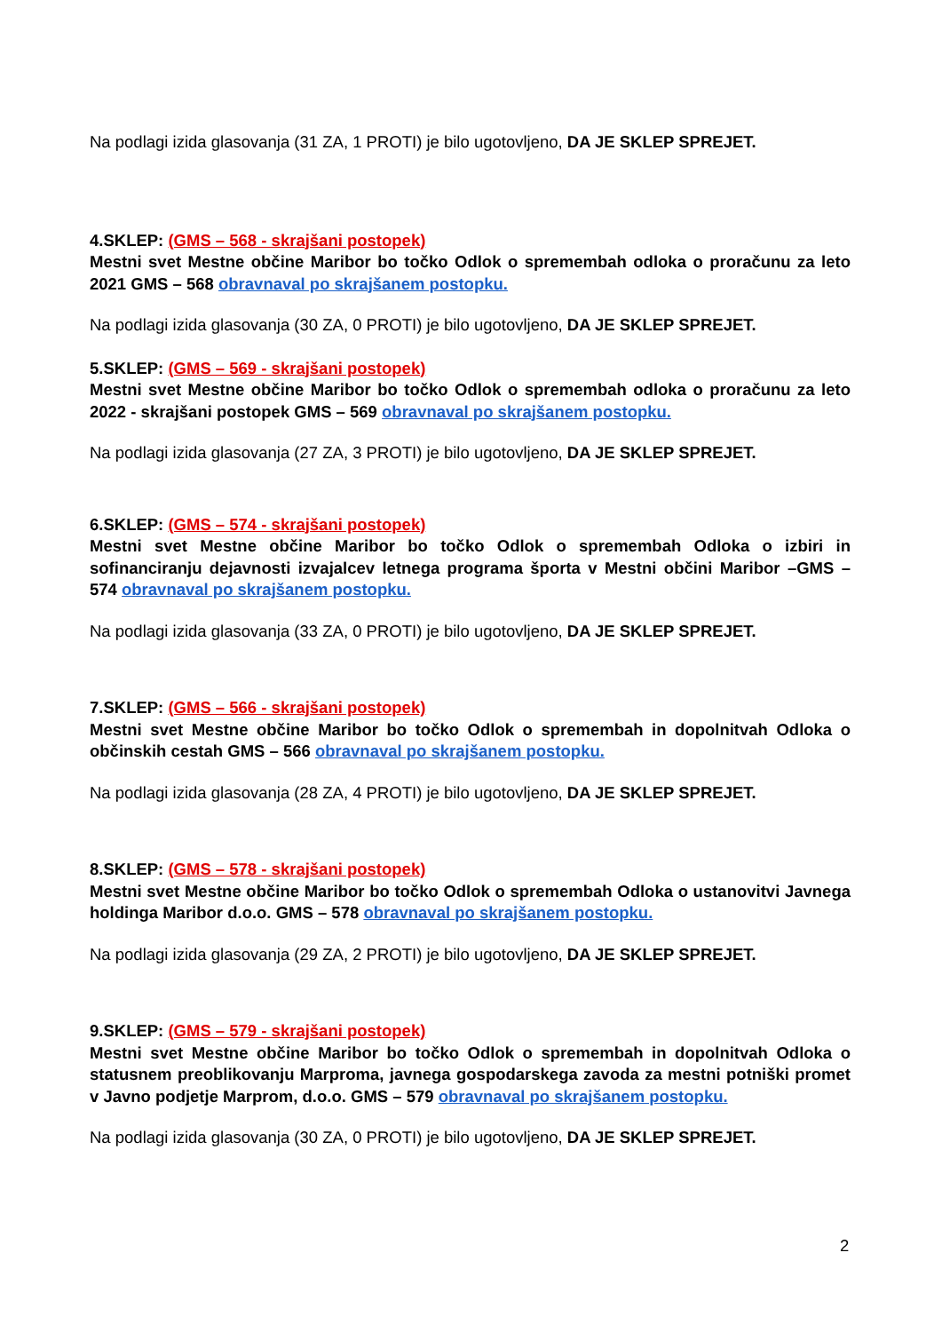Na podlagi izida glasovanja (31 ZA, 1 PROTI) je bilo ugotovljeno, DA JE SKLEP SPREJET.
4.SKLEP: (GMS – 568 - skrajšani postopek)
Mestni svet Mestne občine Maribor bo točko Odlok o spremembah odloka o proračunu za leto 2021 GMS – 568 obravnaval po skrajšanem postopku.
Na podlagi izida glasovanja (30 ZA, 0 PROTI) je bilo ugotovljeno, DA JE SKLEP SPREJET.
5.SKLEP: (GMS – 569 - skrajšani postopek)
Mestni svet Mestne občine Maribor bo točko Odlok o spremembah odloka o proračunu za leto 2022 - skrajšani postopek GMS – 569 obravnaval po skrajšanem postopku.
Na podlagi izida glasovanja (27 ZA, 3 PROTI) je bilo ugotovljeno, DA JE SKLEP SPREJET.
6.SKLEP: (GMS – 574 - skrajšani postopek)
Mestni svet Mestne občine Maribor bo točko Odlok o spremembah Odloka o izbiri in sofinanciranju dejavnosti izvajalcev letnega programa športa v Mestni občini Maribor –GMS – 574 obravnaval po skrajšanem postopku.
Na podlagi izida glasovanja (33 ZA, 0 PROTI) je bilo ugotovljeno, DA JE SKLEP SPREJET.
7.SKLEP: (GMS – 566 - skrajšani postopek)
Mestni svet Mestne občine Maribor bo točko Odlok o spremembah in dopolnitvah Odloka o občinskih cestah GMS – 566 obravnaval po skrajšanem postopku.
Na podlagi izida glasovanja (28 ZA, 4 PROTI) je bilo ugotovljeno, DA JE SKLEP SPREJET.
8.SKLEP: (GMS – 578 - skrajšani postopek)
Mestni svet Mestne občine Maribor bo točko Odlok o spremembah Odloka o ustanovitvi Javnega holdinga Maribor d.o.o. GMS – 578 obravnaval po skrajšanem postopku.
Na podlagi izida glasovanja (29 ZA, 2 PROTI) je bilo ugotovljeno, DA JE SKLEP SPREJET.
9.SKLEP: (GMS – 579 - skrajšani postopek)
Mestni svet Mestne občine Maribor bo točko Odlok o spremembah in dopolnitvah Odloka o statusnem preoblikovanju Marproma, javnega gospodarskega zavoda za mestni potniški promet v Javno podjetje Marprom, d.o.o. GMS – 579 obravnaval po skrajšanem postopku.
Na podlagi izida glasovanja (30 ZA, 0 PROTI) je bilo ugotovljeno, DA JE SKLEP SPREJET.
2